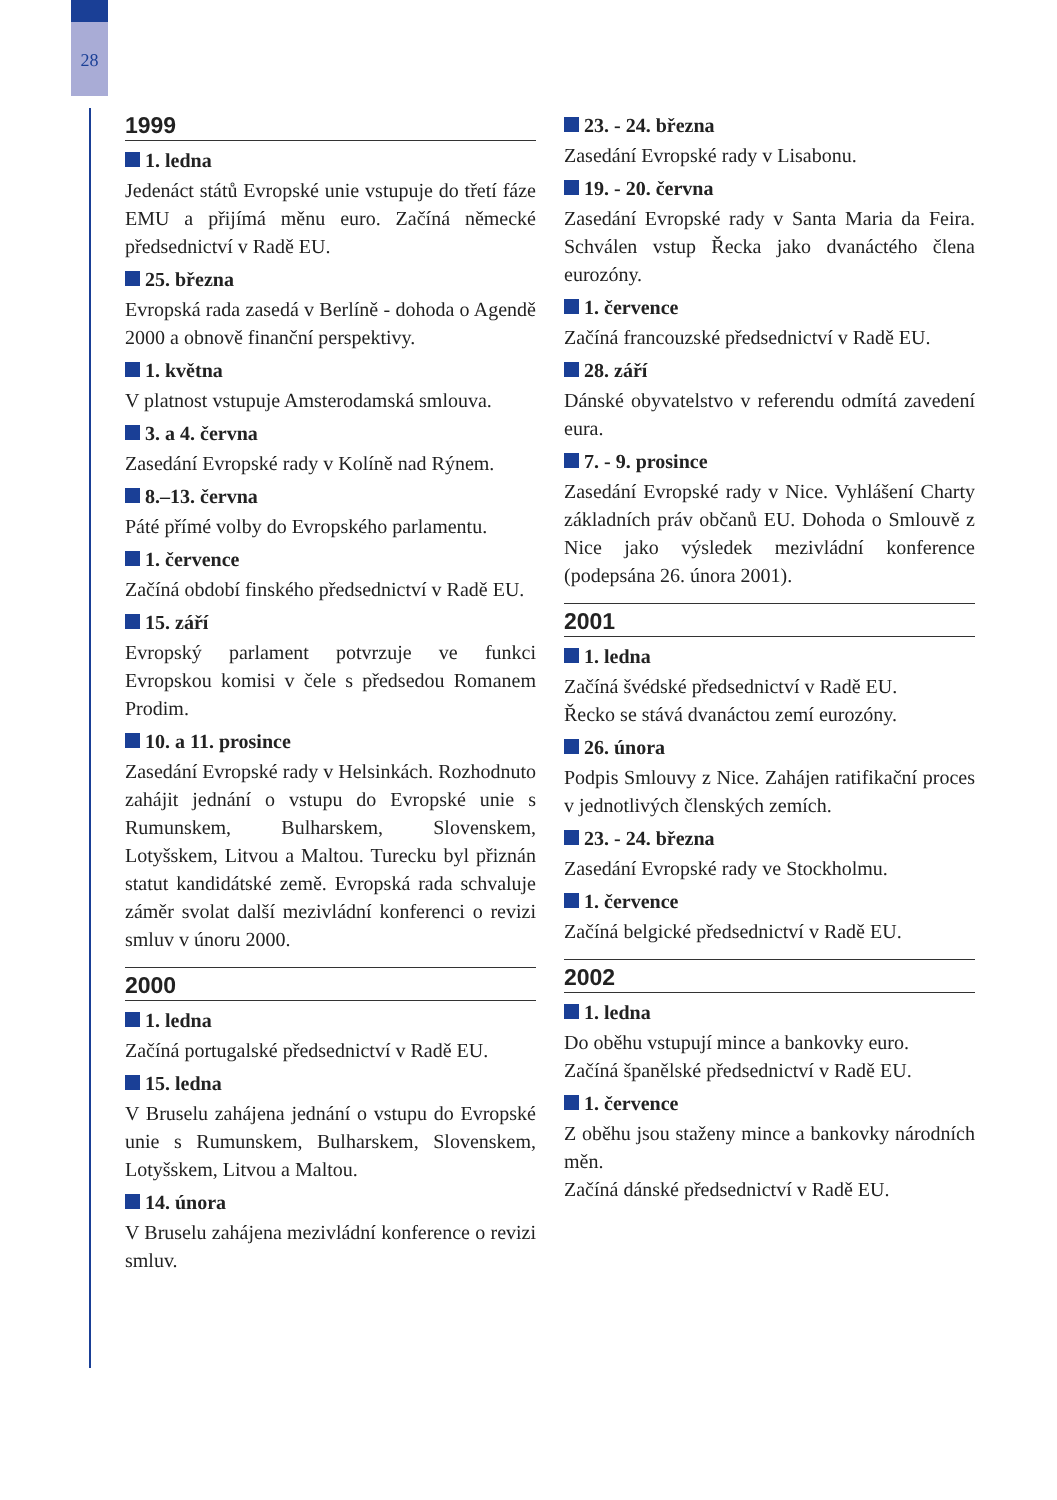28
1999
1. ledna
Jedenáct států Evropské unie vstupuje do třetí fáze EMU a přijímá měnu euro. Začíná německé předsednictví v Radě EU.
25. března
Evropská rada zasedá v Berlíně - dohoda o Agendě 2000 a obnově finanční perspektivy.
1. května
V platnost vstupuje Amsterodamská smlouva.
3. a 4. června
Zasedání Evropské rady v Kolíně nad Rýnem.
8.–13. června
Páté přímé volby do Evropského parlamentu.
1. července
Začíná období finského předsednictví v Radě EU.
15. září
Evropský parlament potvrzuje ve funkci Evropskou komisi v čele s předsedou Romanem Prodim.
10. a 11. prosince
Zasedání Evropské rady v Helsinkách. Rozhodnuto zahájit jednání o vstupu do Evropské unie s Rumunskem, Bulharskem, Slovenskem, Lotyšskem, Litvou a Maltou. Turecku byl přiznán statut kandidátské země. Evropská rada schvaluje záměr svolat další mezivládní konferenci o revizi smluv v únoru 2000.
2000
1. ledna
Začíná portugalské předsednictví v Radě EU.
15. ledna
V Bruselu zahájena jednání o vstupu do Evropské unie s Rumunskem, Bulharskem, Slovenskem, Lotyšskem, Litvou a Maltou.
14. února
V Bruselu zahájena mezivládní konference o revizi smluv.
23. - 24. března
Zasedání Evropské rady v Lisabonu.
19. - 20. června
Zasedání Evropské rady v Santa Maria da Feira. Schválen vstup Řecka jako dvanáctého člena eurozóny.
1. července
Začíná francouzské předsednictví v Radě EU.
28. září
Dánské obyvatelstvo v referendu odmítá zavedení eura.
7. - 9. prosince
Zasedání Evropské rady v Nice. Vyhlášení Charty základních práv občanů EU. Dohoda o Smlouvě z Nice jako výsledek mezivládní konference (podepsána 26. února 2001).
2001
1. ledna
Začíná švédské předsednictví v Radě EU.
Řecko se stává dvanáctou zemí eurozóny.
26. února
Podpis Smlouvy z Nice. Zahájen ratifikační proces v jednotlivých členských zemích.
23. - 24. března
Zasedání Evropské rady ve Stockholmu.
1. července
Začíná belgické předsednictví v Radě EU.
2002
1. ledna
Do oběhu vstupují mince a bankovky euro.
Začíná španělské předsednictví v Radě EU.
1. července
Z oběhu jsou staženy mince a bankovky národních měn.
Začíná dánské předsednictví v Radě EU.